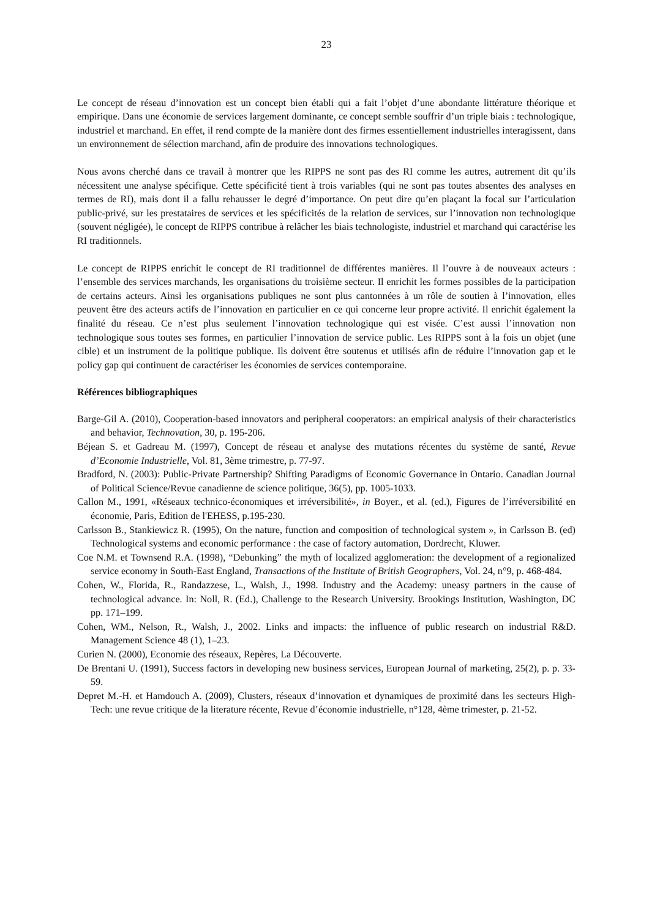23
Le concept de réseau d’innovation est un concept bien établi qui a fait l’objet d’une abondante littérature théorique et empirique. Dans une économie de services largement dominante, ce concept semble souffrir d’un triple biais : technologique, industriel et marchand. En effet, il rend compte de la manière dont des firmes essentiellement industrielles interagissent, dans un environnement de sélection marchand, afin de produire des innovations technologiques.
Nous avons cherché dans ce travail à montrer que les RIPPS ne sont pas des RI comme les autres, autrement dit qu’ils nécessitent une analyse spécifique. Cette spécificité tient à trois variables (qui ne sont pas toutes absentes des analyses en termes de RI), mais dont il a fallu rehausser le degré d’importance. On peut dire qu’en plaçant la focal sur l’articulation public-privé, sur les prestataires de services et les spécificités de la relation de services, sur l’innovation non technologique (souvent négligée), le concept de RIPPS contribue à relâcher les biais technologiste, industriel et marchand qui caractérise les RI traditionnels.
Le concept de RIPPS enrichit le concept de RI traditionnel de différentes manières. Il l’ouvre à de nouveaux acteurs : l’ensemble des services marchands, les organisations du troisième secteur. Il enrichit les formes possibles de la participation de certains acteurs. Ainsi les organisations publiques ne sont plus cantonnées à un rôle de soutien à l’innovation, elles peuvent être des acteurs actifs de l’innovation en particulier en ce qui concerne leur propre activité. Il enrichit également la finalité du réseau. Ce n’est plus seulement l’innovation technologique qui est visée. C’est aussi l’innovation non technologique sous toutes ses formes, en particulier l’innovation de service public. Les RIPPS sont à la fois un objet (une cible) et un instrument de la politique publique. Ils doivent être soutenus et utilisés afin de réduire l’innovation gap et le policy gap qui continuent de caractériser les économies de services contemporaine.
Références bibliographiques
Barge-Gil A. (2010), Cooperation-based innovators and peripheral cooperators: an empirical analysis of their characteristics and behavior, Technovation, 30, p. 195-206.
Béjean S. et Gadreau M. (1997), Concept de réseau et analyse des mutations récentes du système de santé, Revue d’Economie Industrielle, Vol. 81, 3ème trimestre, p. 77-97.
Bradford, N. (2003): Public-Private Partnership? Shifting Paradigms of Economic Governance in Ontario. Canadian Journal of Political Science/Revue canadienne de science politique, 36(5), pp. 1005-1033.
Callon M., 1991, «Réseaux technico-économiques et irréversibilité», in Boyer., et al. (ed.), Figures de l’irréversibilité en économie, Paris, Edition de l'EHESS, p.195-230.
Carlsson B., Stankiewicz R. (1995), On the nature, function and composition of technological system », in Carlsson B. (ed) Technological systems and economic performance : the case of factory automation, Dordrecht, Kluwer.
Coe N.M. et Townsend R.A. (1998), “Debunking” the myth of localized agglomeration: the development of a regionalized service economy in South-East England, Transactions of the Institute of British Geographers, Vol. 24, n°9, p. 468-484.
Cohen, W., Florida, R., Randazzese, L., Walsh, J., 1998. Industry and the Academy: uneasy partners in the cause of technological advance. In: Noll, R. (Ed.), Challenge to the Research University. Brookings Institution, Washington, DC pp. 171–199.
Cohen, WM., Nelson, R., Walsh, J., 2002. Links and impacts: the influence of public research on industrial R&D. Management Science 48 (1), 1–23.
Curien N. (2000), Economie des réseaux, Repères, La Découverte.
De Brentani U. (1991), Success factors in developing new business services, European Journal of marketing, 25(2), p. p. 33-59.
Depret M.-H. et Hamdouch A. (2009), Clusters, réseaux d’innovation et dynamiques de proximité dans les secteurs High-Tech: une revue critique de la literature récente, Revue d’économie industrielle, n°128, 4ème trimester, p. 21-52.